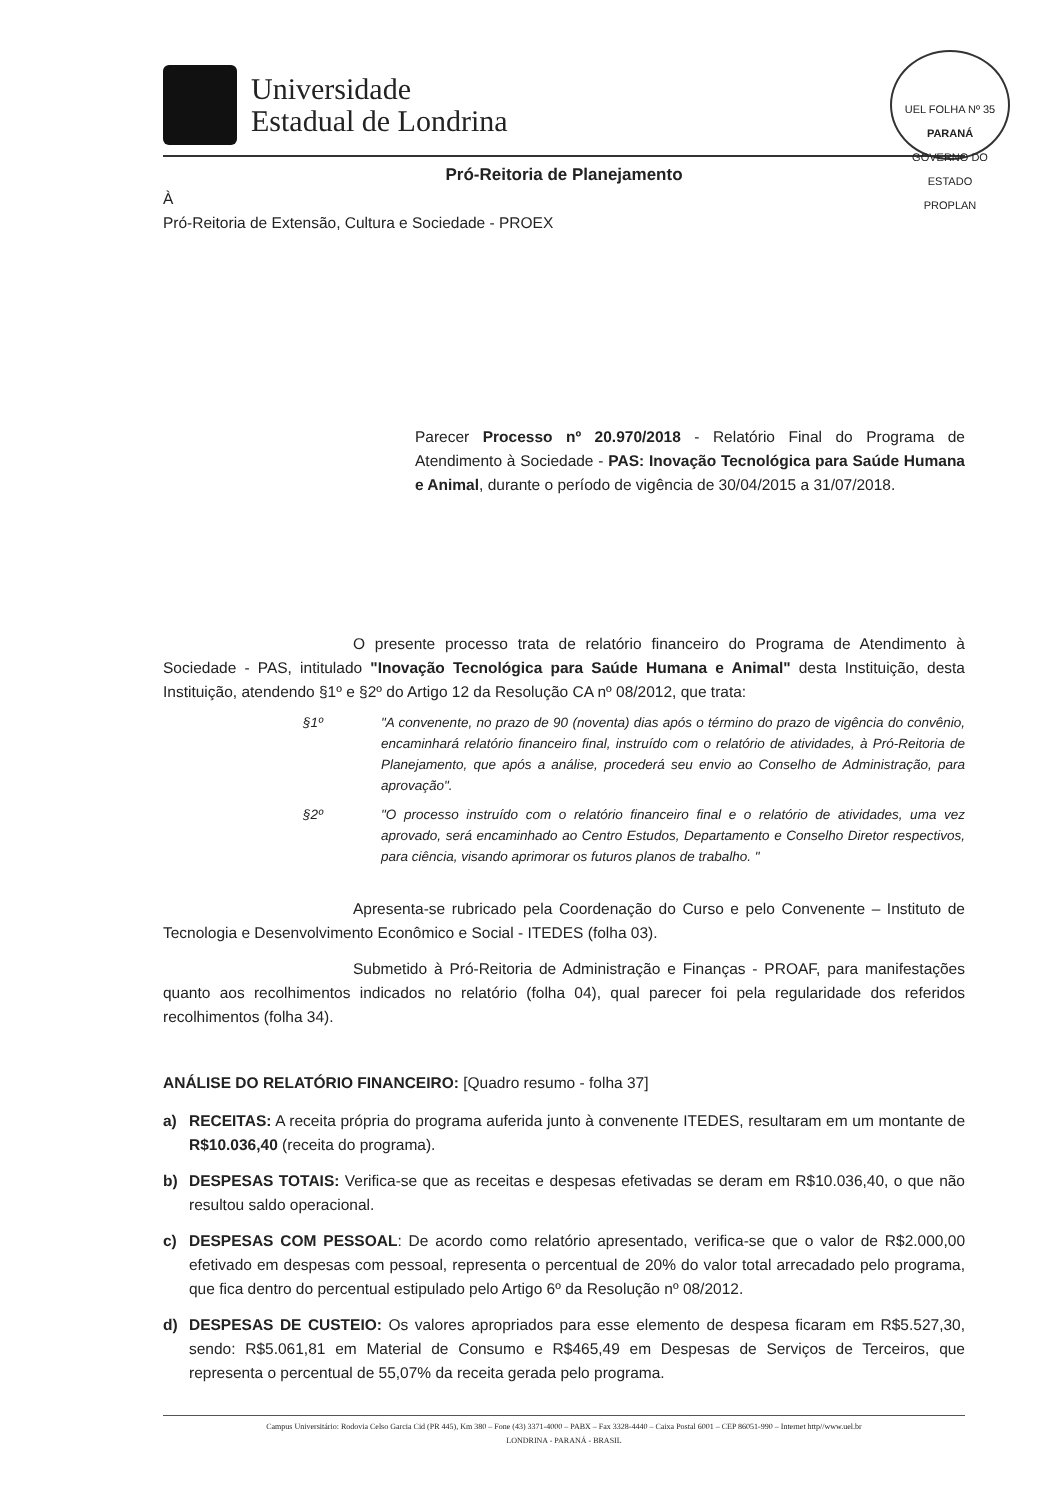Universidade
Estadual de Londrina
UEL FOLHA Nº 35
PARANÁ
GOVERNO DO ESTADO
PROPLAN
Pró-Reitoria de Planejamento
À
Pró-Reitoria de Extensão, Cultura e Sociedade - PROEX
Parecer Processo nº 20.970/2018 - Relatório Final do Programa de Atendimento à Sociedade - PAS: Inovação Tecnológica para Saúde Humana e Animal, durante o período de vigência de 30/04/2015 a 31/07/2018.
O presente processo trata de relatório financeiro do Programa de Atendimento à Sociedade - PAS, intitulado "Inovação Tecnológica para Saúde Humana e Animal" desta Instituição, desta Instituição, atendendo §1º e §2º do Artigo 12 da Resolução CA nº 08/2012, que trata:
§1º "A convenente, no prazo de 90 (noventa) dias após o término do prazo de vigência do convênio, encaminhará relatório financeiro final, instruído com o relatório de atividades, à Pró-Reitoria de Planejamento, que após a análise, procederá seu envio ao Conselho de Administração, para aprovação".
§2º "O processo instruído com o relatório financeiro final e o relatório de atividades, uma vez aprovado, será encaminhado ao Centro Estudos, Departamento e Conselho Diretor respectivos, para ciência, visando aprimorar os futuros planos de trabalho. "
Apresenta-se rubricado pela Coordenação do Curso e pelo Convenente – Instituto de Tecnologia e Desenvolvimento Econômico e Social - ITEDES (folha 03).
Submetido à Pró-Reitoria de Administração e Finanças - PROAF, para manifestações quanto aos recolhimentos indicados no relatório (folha 04), qual parecer foi pela regularidade dos referidos recolhimentos (folha 34).
ANÁLISE DO RELATÓRIO FINANCEIRO: [Quadro resumo - folha 37]
a) RECEITAS: A receita própria do programa auferida junto à convenente ITEDES, resultaram em um montante de R$10.036,40 (receita do programa).
b) DESPESAS TOTAIS: Verifica-se que as receitas e despesas efetivadas se deram em R$10.036,40, o que não resultou saldo operacional.
c) DESPESAS COM PESSOAL: De acordo como relatório apresentado, verifica-se que o valor de R$2.000,00 efetivado em despesas com pessoal, representa o percentual de 20% do valor total arrecadado pelo programa, que fica dentro do percentual estipulado pelo Artigo 6º da Resolução nº 08/2012.
d) DESPESAS DE CUSTEIO: Os valores apropriados para esse elemento de despesa ficaram em R$5.527,30, sendo: R$5.061,81 em Material de Consumo e R$465,49 em Despesas de Serviços de Terceiros, que representa o percentual de 55,07% da receita gerada pelo programa.
Campus Universitário: Rodovia Celso Garcia Cid (PR 445), Km 380 – Fone (43) 3371-4000 – PABX – Fax 3328-4440 – Caixa Postal 6001 – CEP 86051-990 – Internet http//www.uel.br
LONDRINA - PARANÁ - BRASIL